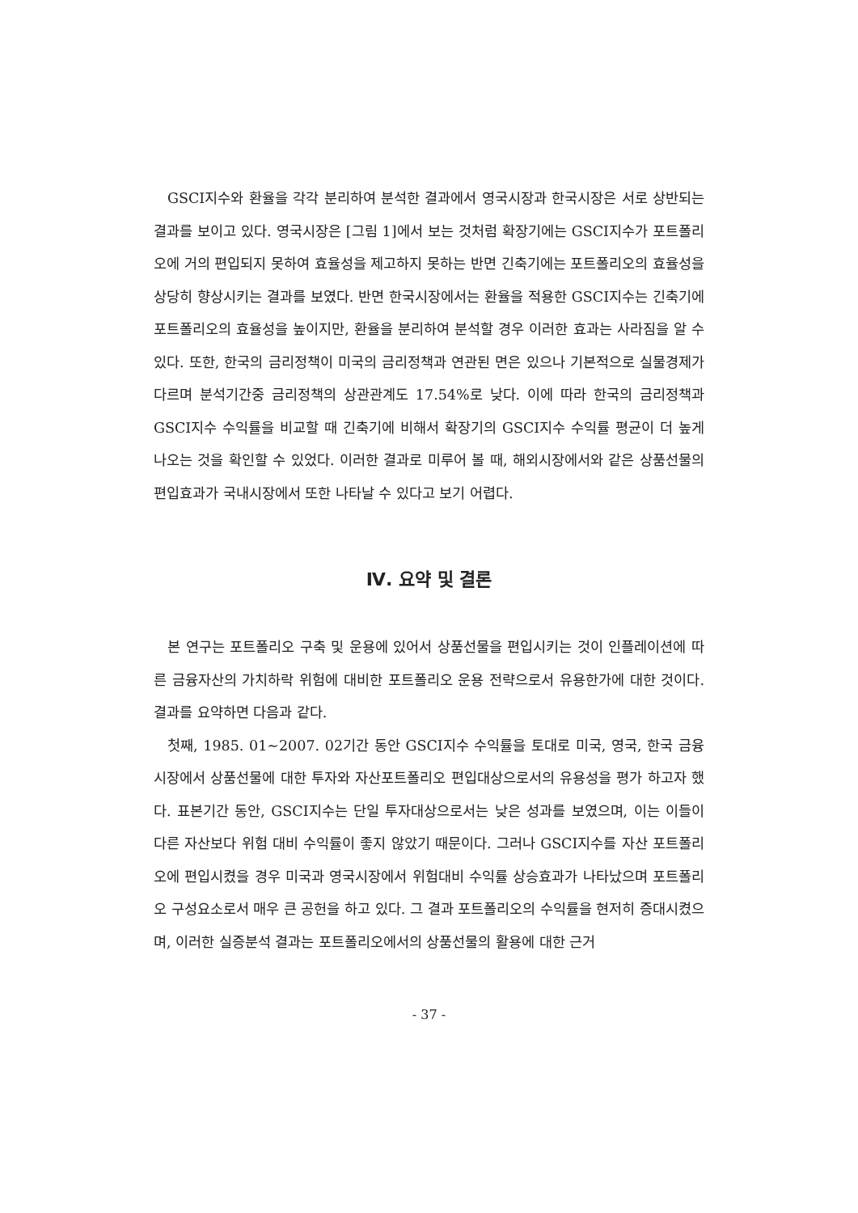GSCI지수와 환율을 각각 분리하여 분석한 결과에서 영국시장과 한국시장은 서로 상반되는 결과를 보이고 있다. 영국시장은 [그림 1]에서 보는 것처럼 확장기에는 GSCI지수가 포트폴리오에 거의 편입되지 못하여 효율성을 제고하지 못하는 반면 긴축기에는 포트폴리오의 효율성을 상당히 향상시키는 결과를 보였다. 반면 한국시장에서는 환율을 적용한 GSCI지수는 긴축기에 포트폴리오의 효율성을 높이지만, 환율을 분리하여 분석할 경우 이러한 효과는 사라짐을 알 수 있다. 또한, 한국의 금리정책이 미국의 금리정책과 연관된 면은 있으나 기본적으로 실물경제가 다르며 분석기간중 금리정책의 상관관계도 17.54%로 낮다. 이에 따라 한국의 금리정책과 GSCI지수 수익률을 비교할 때 긴축기에 비해서 확장기의 GSCI지수 수익률 평균이 더 높게 나오는 것을 확인할 수 있었다. 이러한 결과로 미루어 볼 때, 해외시장에서와 같은 상품선물의 편입효과가 국내시장에서 또한 나타날 수 있다고 보기 어렵다.
Ⅳ. 요약 및 결론
본 연구는 포트폴리오 구축 및 운용에 있어서 상품선물을 편입시키는 것이 인플레이션에 따른 금융자산의 가치하락 위험에 대비한 포트폴리오 운용 전략으로서 유용한가에 대한 것이다. 결과를 요약하면 다음과 같다.
첫째, 1985. 01∼2007. 02기간 동안 GSCI지수 수익률을 토대로 미국, 영국, 한국 금융시장에서 상품선물에 대한 투자와 자산포트폴리오 편입대상으로서의 유용성을 평가 하고자 했다. 표본기간 동안, GSCI지수는 단일 투자대상으로서는 낮은 성과를 보였으며, 이는 이들이 다른 자산보다 위험 대비 수익률이 좋지 않았기 때문이다. 그러나 GSCI지수를 자산 포트폴리오에 편입시켰을 경우 미국과 영국시장에서 위험대비 수익률 상승효과가 나타났으며 포트폴리오 구성요소로서 매우 큰 공헌을 하고 있다. 그 결과 포트폴리오의 수익률을 현저히 증대시켰으며, 이러한 실증분석 결과는 포트폴리오에서의 상품선물의 활용에 대한 근거
- 37 -